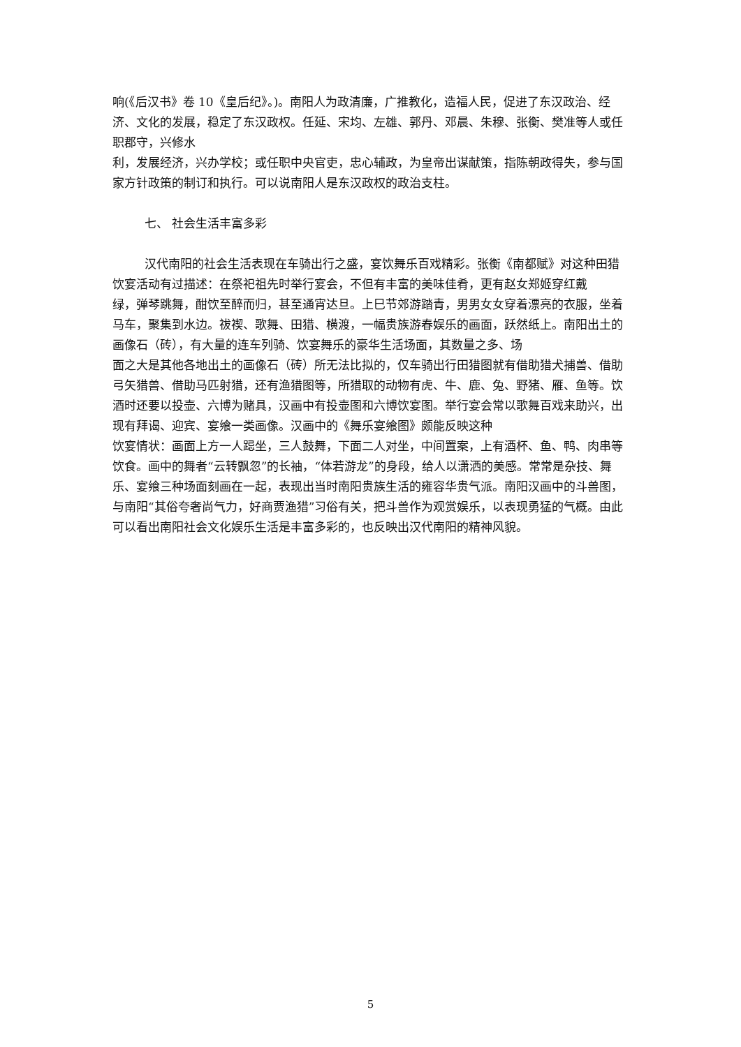响(《后汉书》卷 10《皇后纪》。)。南阳人为政清廉，广推教化，造福人民，促进了东汉政治、经济、文化的发展，稳定了东汉政权。任延、宋均、左雄、郭丹、邓晨、朱穆、张衡、樊准等人或任职郡守，兴修水
利，发展经济，兴办学校；或任职中央官吏，忠心辅政，为皇帝出谋献策，指陈朝政得失，参与国家方针政策的制订和执行。可以说南阳人是东汉政权的政治支柱。
七、 社会生活丰富多彩
汉代南阳的社会生活表现在车骑出行之盛，宴饮舞乐百戏精彩。张衡《南都赋》对这种田猎饮宴活动有过描述：在祭祀祖先时举行宴会，不但有丰富的美味佳肴，更有赵女郑姬穿红戴
绿，弹琴跳舞，酣饮至醉而归，甚至通宵达旦。上巳节郊游踏青，男男女女穿着漂亮的衣服，坐着马车，聚集到水边。祓禊、歌舞、田猎、横渡，一幅贵族游春娱乐的画面，跃然纸上。南阳出土的画像石（砖），有大量的连车列骑、饮宴舞乐的豪华生活场面，其数量之多、场
面之大是其他各地出土的画像石（砖）所无法比拟的，仅车骑出行田猎图就有借助猎犬捕兽、借助弓矢猎兽、借助马匹射猎，还有渔猎图等，所猎取的动物有虎、牛、鹿、兔、野猪、雁、鱼等。饮酒时还要以投壶、六博为赌具，汉画中有投壶图和六博饮宴图。举行宴会常以歌舞百戏来助兴，出现有拜谒、迎宾、宴飨一类画像。汉画中的《舞乐宴飨图》颇能反映这种
饮宴情状：画面上方一人跽坐，三人鼓舞，下面二人对坐，中间置案，上有酒杯、鱼、鸭、肉串等饮食。画中的舞者“云转飘忽”的长袖，“体若游龙”的身段，给人以潇洒的美感。常常是杂技、舞乐、宴飨三种场面刻画在一起，表现出当时南阳贵族生活的雍容华贵气派。南阳汉画中的斗兽图，与南阳“其俗夸奢尚气力，好商贾渔猎”习俗有关，把斗兽作为观赏娱乐，以表现勇猛的气概。由此可以看出南阳社会文化娱乐生活是丰富多彩的，也反映出汉代南阳的精神风貌。
5